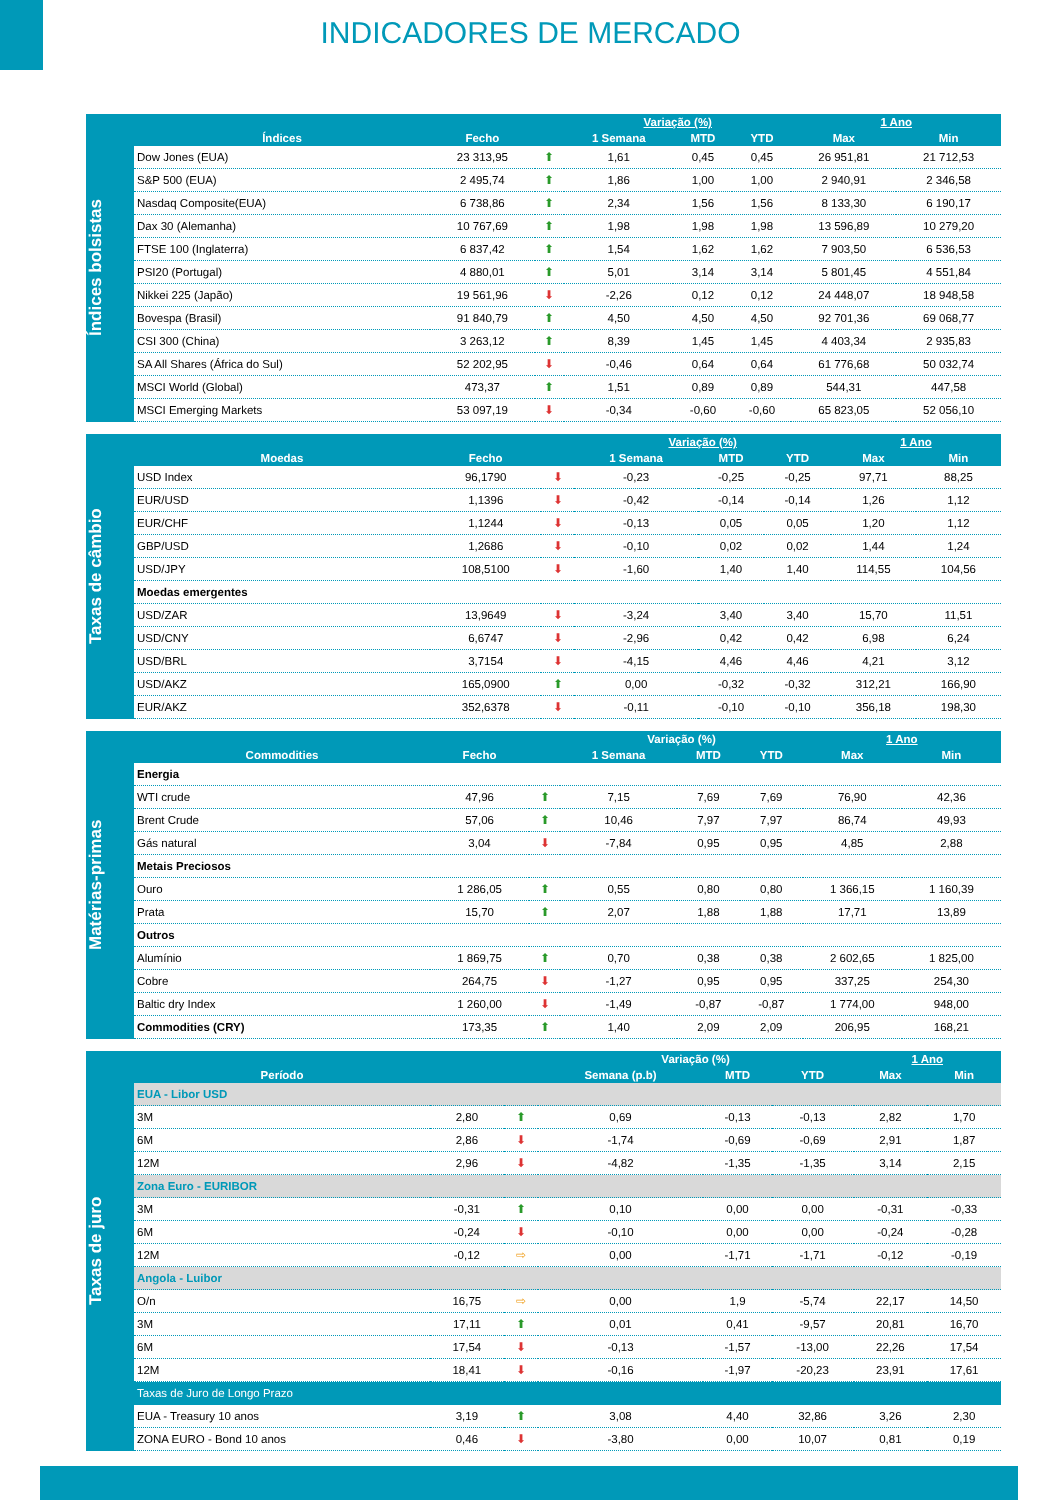INDICADORES DE MERCADO
Índices bolsistas
| | | | Variação (%) | | | 1 Ano | |
| --- | --- | --- | --- | --- | --- | --- | --- |
| Índices | Fecho | | 1 Semana | MTD | YTD | Max | Min |
| Dow Jones (EUA) | 23 313,95 | ⬆ | 1,61 | 0,45 | 0,45 | 26 951,81 | 21 712,53 |
| S&P 500 (EUA) | 2 495,74 | ⬆ | 1,86 | 1,00 | 1,00 | 2 940,91 | 2 346,58 |
| Nasdaq Composite(EUA) | 6 738,86 | ⬆ | 2,34 | 1,56 | 1,56 | 8 133,30 | 6 190,17 |
| Dax 30 (Alemanha) | 10 767,69 | ⬆ | 1,98 | 1,98 | 1,98 | 13 596,89 | 10 279,20 |
| FTSE 100 (Inglaterra) | 6 837,42 | ⬆ | 1,54 | 1,62 | 1,62 | 7 903,50 | 6 536,53 |
| PSI20 (Portugal) | 4 880,01 | ⬆ | 5,01 | 3,14 | 3,14 | 5 801,45 | 4 551,84 |
| Nikkei 225 (Japão) | 19 561,96 | ⬇ | -2,26 | 0,12 | 0,12 | 24 448,07 | 18 948,58 |
| Bovespa (Brasil) | 91 840,79 | ⬆ | 4,50 | 4,50 | 4,50 | 92 701,36 | 69 068,77 |
| CSI 300 (China) | 3 263,12 | ⬆ | 8,39 | 1,45 | 1,45 | 4 403,34 | 2 935,83 |
| SA All Shares (África do Sul) | 52 202,95 | ⬇ | -0,46 | 0,64 | 0,64 | 61 776,68 | 50 032,74 |
| MSCI World (Global) | 473,37 | ⬆ | 1,51 | 0,89 | 0,89 | 544,31 | 447,58 |
| MSCI Emerging Markets | 53 097,19 | ⬇ | -0,34 | -0,60 | -0,60 | 65 823,05 | 52 056,10 |
Taxas de câmbio
| | | | Variação (%) | | | 1 Ano | |
| --- | --- | --- | --- | --- | --- | --- | --- |
| Moedas | Fecho | | 1 Semana | MTD | YTD | Max | Min |
| USD Index | 96,1790 | ⬇ | -0,23 | -0,25 | -0,25 | 97,71 | 88,25 |
| EUR/USD | 1,1396 | ⬇ | -0,42 | -0,14 | -0,14 | 1,26 | 1,12 |
| EUR/CHF | 1,1244 | ⬇ | -0,13 | 0,05 | 0,05 | 1,20 | 1,12 |
| GBP/USD | 1,2686 | ⬇ | -0,10 | 0,02 | 0,02 | 1,44 | 1,24 |
| USD/JPY | 108,5100 | ⬇ | -1,60 | 1,40 | 1,40 | 114,55 | 104,56 |
| Moedas emergentes | | | | | | | |
| USD/ZAR | 13,9649 | ⬇ | -3,24 | 3,40 | 3,40 | 15,70 | 11,51 |
| USD/CNY | 6,6747 | ⬇ | -2,96 | 0,42 | 0,42 | 6,98 | 6,24 |
| USD/BRL | 3,7154 | ⬇ | -4,15 | 4,46 | 4,46 | 4,21 | 3,12 |
| USD/AKZ | 165,0900 | ⬆ | 0,00 | -0,32 | -0,32 | 312,21 | 166,90 |
| EUR/AKZ | 352,6378 | ⬇ | -0,11 | -0,10 | -0,10 | 356,18 | 198,30 |
Matérias-primas
| | | | Variação (%) | | | 1 Ano | |
| --- | --- | --- | --- | --- | --- | --- | --- |
| Commodities | Fecho | | 1 Semana | MTD | YTD | Max | Min |
| Energia | | | | | | | |
| WTI crude | 47,96 | ⬆ | 7,15 | 7,69 | 7,69 | 76,90 | 42,36 |
| Brent Crude | 57,06 | ⬆ | 10,46 | 7,97 | 7,97 | 86,74 | 49,93 |
| Gás natural | 3,04 | ⬇ | -7,84 | 0,95 | 0,95 | 4,85 | 2,88 |
| Metais Preciosos | | | | | | | |
| Ouro | 1 286,05 | ⬆ | 0,55 | 0,80 | 0,80 | 1 366,15 | 1 160,39 |
| Prata | 15,70 | ⬆ | 2,07 | 1,88 | 1,88 | 17,71 | 13,89 |
| Outros | | | | | | | |
| Alumínio | 1 869,75 | ⬆ | 0,70 | 0,38 | 0,38 | 2 602,65 | 1 825,00 |
| Cobre | 264,75 | ⬇ | -1,27 | 0,95 | 0,95 | 337,25 | 254,30 |
| Baltic dry Index | 1 260,00 | ⬇ | -1,49 | -0,87 | -0,87 | 1 774,00 | 948,00 |
| Commodities (CRY) | 173,35 | ⬆ | 1,40 | 2,09 | 2,09 | 206,95 | 168,21 |
Taxas de juro
| | | | Variação (%) | | | 1 Ano | |
| --- | --- | --- | --- | --- | --- | --- | --- |
| Período | | | Semana (p.b) | MTD | YTD | Max | Min |
| EUA - Libor USD | | | | | | | |
| 3M | 2,80 | ⬆ | 0,69 | -0,13 | -0,13 | 2,82 | 1,70 |
| 6M | 2,86 | ⬇ | -1,74 | -0,69 | -0,69 | 2,91 | 1,87 |
| 12M | 2,96 | ⬇ | -4,82 | -1,35 | -1,35 | 3,14 | 2,15 |
| Zona Euro - EURIBOR | | | | | | | |
| 3M | -0,31 | ⬆ | 0,10 | 0,00 | 0,00 | -0,31 | -0,33 |
| 6M | -0,24 | ⬇ | -0,10 | 0,00 | 0,00 | -0,24 | -0,28 |
| 12M | -0,12 | ⇨ | 0,00 | -1,71 | -1,71 | -0,12 | -0,19 |
| Angola - Luibor | | | | | | | |
| O/n | 16,75 | ⇨ | 0,00 | 1,9 | -5,74 | 22,17 | 14,50 |
| 3M | 17,11 | ⬆ | 0,01 | 0,41 | -9,57 | 20,81 | 16,70 |
| 6M | 17,54 | ⬇ | -0,13 | -1,57 | -13,00 | 22,26 | 17,54 |
| 12M | 18,41 | ⬇ | -0,16 | -1,97 | -20,23 | 23,91 | 17,61 |
| Taxas de Juro de Longo Prazo | | | | | | | |
| EUA - Treasury 10 anos | 3,19 | ⬆ | 3,08 | 4,40 | 32,86 | 3,26 | 2,30 |
| ZONA EURO - Bond 10 anos | 0,46 | ⬇ | -3,80 | 0,00 | 10,07 | 0,81 | 0,19 |